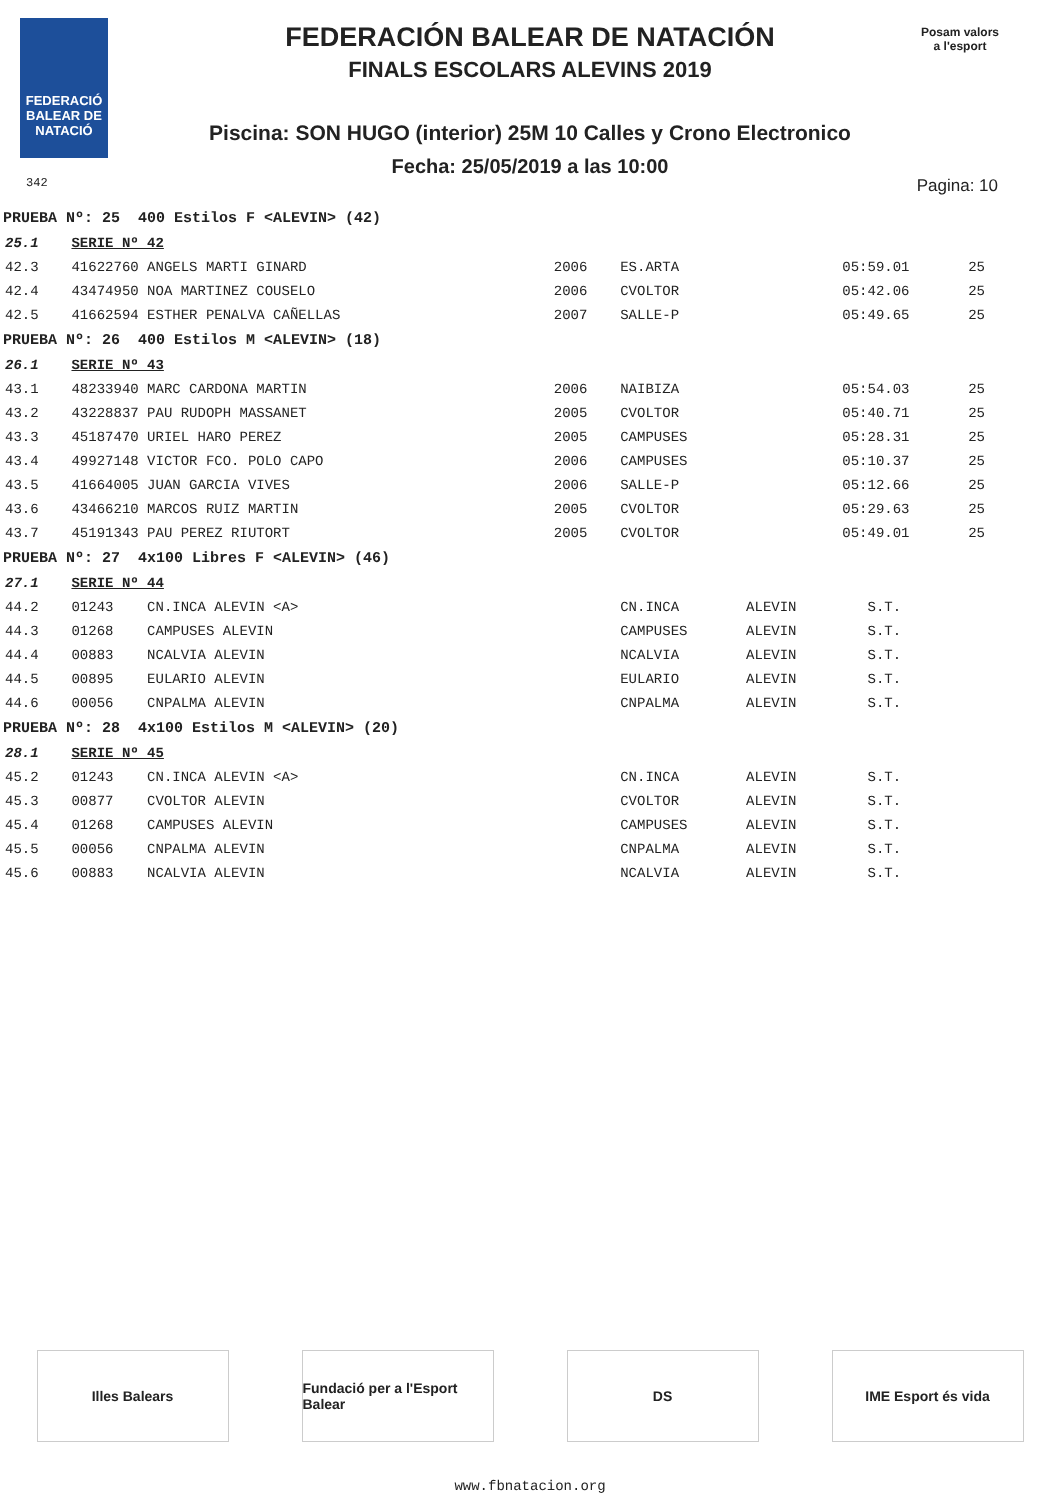FEDERACIÓ BALEAR DE NATACIÓ
FEDERACIÓN BALEAR DE NATACIÓN
FINALS ESCOLARS ALEVINS 2019
Piscina: SON HUGO (interior) 25M 10 Calles y Crono Electronico
Fecha: 25/05/2019 a las 10:00
Posam valors a l'esport
342 Pagina: 10
| PRUEBA Nº: 25 400 Estilos F <ALEVIN> (42) | | | | | | |
| 25.1 | SERIE Nº 42 | | | | | |
| 42.3 | 41622760 ANGELS MARTI GINARD | 2006 | ES.ARTA | | 05:59.01 | 25 |
| 42.4 | 43474950 NOA MARTINEZ COUSELO | 2006 | CVOLTOR | | 05:42.06 | 25 |
| 42.5 | 41662594 ESTHER PENALVA CAÑELLAS | 2007 | SALLE-P | | 05:49.65 | 25 |
| PRUEBA Nº: 26 400 Estilos M <ALEVIN> (18) | | | | | | |
| 26.1 | SERIE Nº 43 | | | | | |
| 43.1 | 48233940 MARC CARDONA MARTIN | 2006 | NAIBIZA | | 05:54.03 | 25 |
| 43.2 | 43228837 PAU RUDOPH MASSANET | 2005 | CVOLTOR | | 05:40.71 | 25 |
| 43.3 | 45187470 URIEL HARO PEREZ | 2005 | CAMPUSES | | 05:28.31 | 25 |
| 43.4 | 49927148 VICTOR FCO. POLO CAPO | 2006 | CAMPUSES | | 05:10.37 | 25 |
| 43.5 | 41664005 JUAN GARCIA VIVES | 2006 | SALLE-P | | 05:12.66 | 25 |
| 43.6 | 43466210 MARCOS RUIZ MARTIN | 2005 | CVOLTOR | | 05:29.63 | 25 |
| 43.7 | 45191343 PAU PEREZ RIUTORT | 2005 | CVOLTOR | | 05:49.01 | 25 |
| PRUEBA Nº: 27 4x100 Libres F <ALEVIN> (46) | | | | | | |
| 27.1 | SERIE Nº 44 | | | | | |
| 44.2 | 01243 CN.INCA ALEVIN <A> | | CN.INCA | ALEVIN | S.T. | |
| 44.3 | 01268 CAMPUSES ALEVIN | | CAMPUSES | ALEVIN | S.T. | |
| 44.4 | 00883 NCALVIA ALEVIN | | NCALVIA | ALEVIN | S.T. | |
| 44.5 | 00895 EULARIO ALEVIN | | EULARIO | ALEVIN | S.T. | |
| 44.6 | 00056 CNPALMA ALEVIN | | CNPALMA | ALEVIN | S.T. | |
| PRUEBA Nº: 28 4x100 Estilos M <ALEVIN> (20) | | | | | | |
| 28.1 | SERIE Nº 45 | | | | | |
| 45.2 | 01243 CN.INCA ALEVIN <A> | | CN.INCA | ALEVIN | S.T. | |
| 45.3 | 00877 CVOLTOR ALEVIN | | CVOLTOR | ALEVIN | S.T. | |
| 45.4 | 01268 CAMPUSES ALEVIN | | CAMPUSES | ALEVIN | S.T. | |
| 45.5 | 00056 CNPALMA ALEVIN | | CNPALMA | ALEVIN | S.T. | |
| 45.6 | 00883 NCALVIA ALEVIN | | NCALVIA | ALEVIN | S.T. | |
Illes Balears Fundació per a l'Esport Balear
DS IME Esport és vida
www.fbnatacion.org